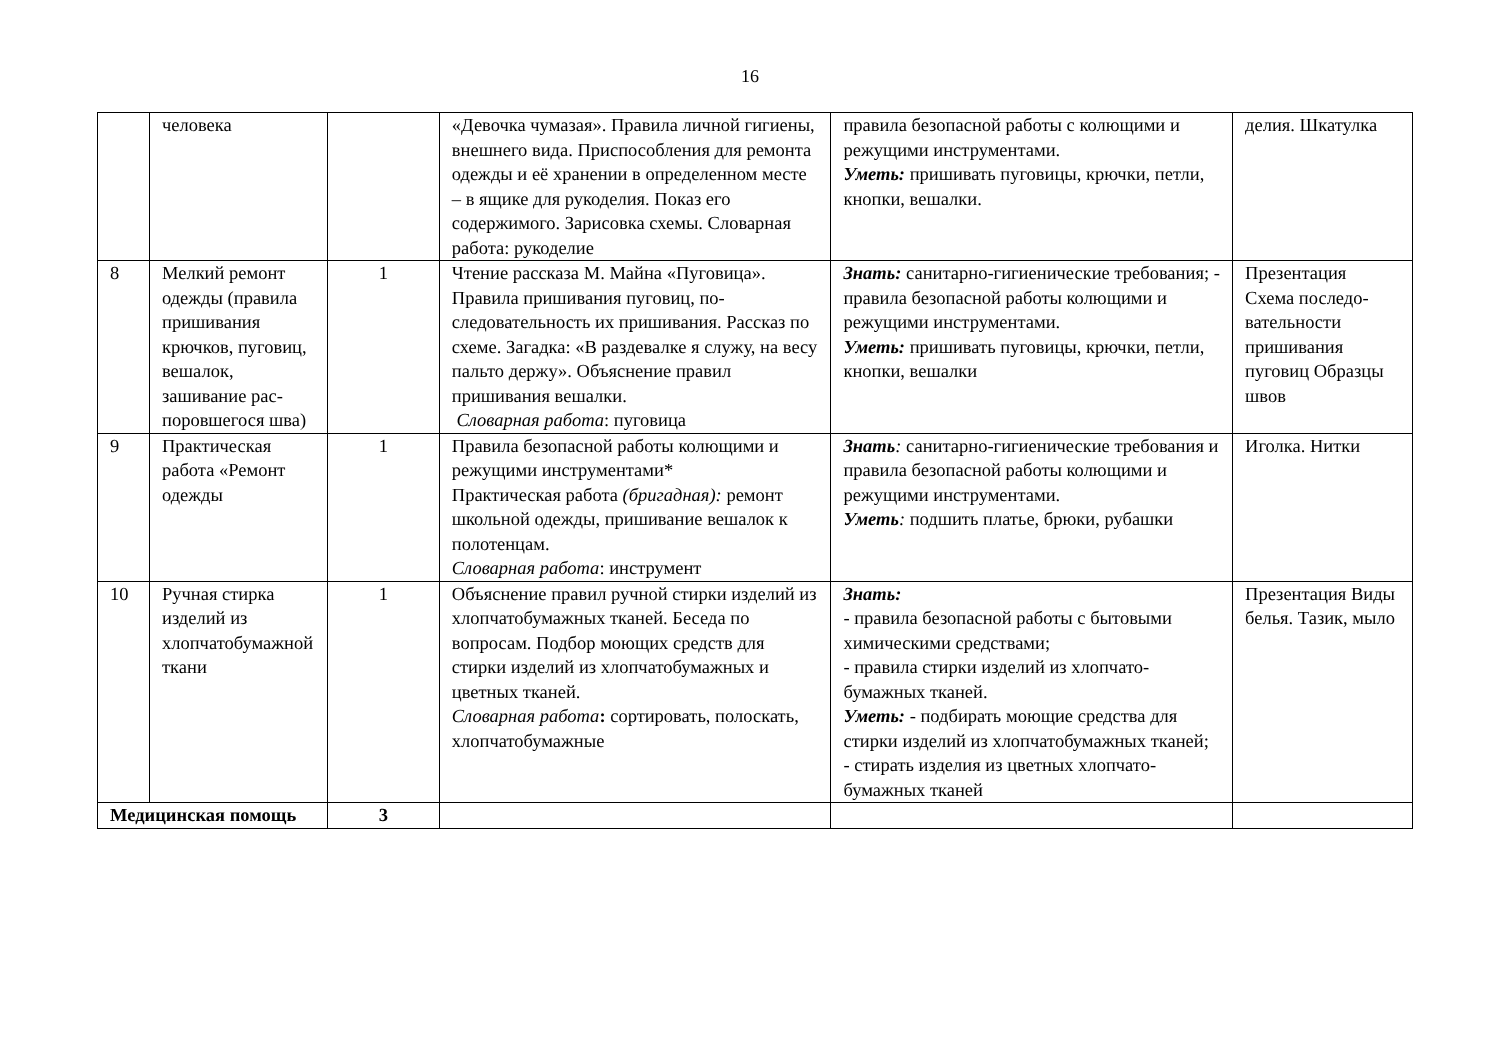16
| | человека | | «Девочка чумазая». Правила личной гигиены, внешнего вида. Приспособ­ления для ремонта одежды и её хране­нии в определенном месте – в ящике для рукоделия. Показ его содержимо­го. Зарисовка схемы. Словарная рабо­та: рукоделие | правила безопасной работы с колющими и режущими инструментами. Уметь: пришивать пуговицы, крючки, петли, кнопки, вешалки. | делия. Шкатул­ка |
| 8 | Мелкий ремонт одежды (прави­ла пришивания крючков, пуго­виц, вешалок, зашивание рас­поровшегося шва) | 1 | Чтение рассказа М. Майна «Пугови­ца». Правила пришивания пуговиц, по­следовательность их пришивания. Рас­сказ по схеме. Загадка: «В раздевалке я служу, на весу пальто держу». Объяс­нение правил пришивания вешалки. Словарная работа : пуговица | Знать: санитарно-гигиенические требо­вания; - правила безопасной работы ко­лющими и режущими инструментами. Уметь: пришивать пуговицы, крючки, петли, кнопки, вешалки | Презентация Схема последо­вательности пришивания пуговиц Образцы швов |
| 9 | Практическая работа «Ремонт одежды | 1 | Правила безопасной работы колющи­ми и режущими инструментами* Практическая работа (бригадная): ре­монт школьной одежды, пришивание вешалок к полотенцам. Словарная работа : инструмент | Знать : санитарно-гигиенические требо­вания и правила безопасной работы ко­лющими и режущими инструментами. Уметь : подшить платье, брюки, рубаш­ки | Иголка. Нитки |
| 10 | Ручная стирка изделий из хлопчатобу­мажной ткани | 1 | Объяснение правил ручной стирки из­делий из хлопчатобумажных тканей. Беседа по вопросам. Подбор моющих средств для стирки изделий из хлопча­тобумажных и цветных тканей. Словарная работа : сортировать, по­лоскать, хлопчатобумажные | Знать: - правила безопасной работы с бытовы­ми химическими средствами; - правила стирки изделий из хлопчато­бумажных тканей. Уметь: - подбирать моющие средства для стирки изделий из хлопчатобумаж­ных тканей; - стирать изделия из цветных хлопчато­бумажных тканей | Презентация Виды белья. Та­зик, мыло |
| Медицинская по­мощь | | 3 | | | |